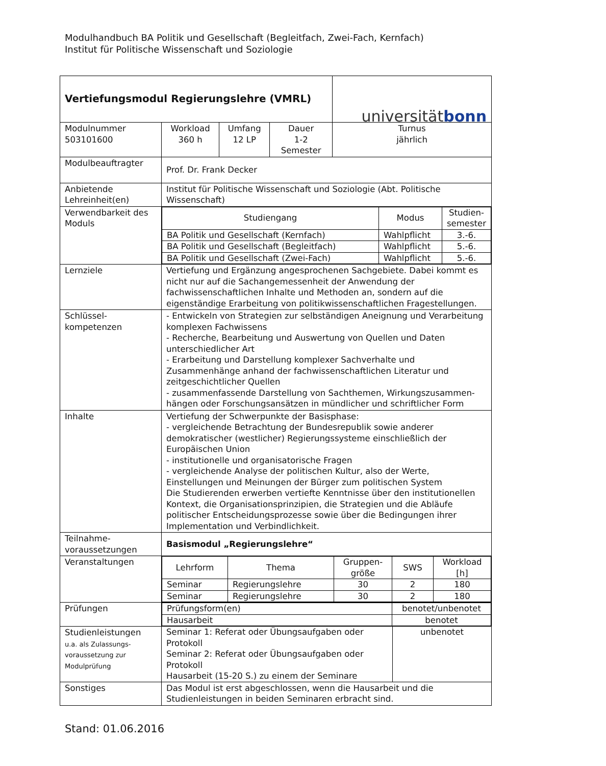Modulhandbuch BA Politik und Gesellschaft (Begleitfach, Zwei-Fach, Kernfach)
Institut für Politische Wissenschaft und Soziologie
| Vertiefungsmodul Regierungslehre (VMRL) | | | | universität bonn |
| Modulnummer 503101600 | Workload 360 h | Umfang 12 LP | Dauer 1-2 Semester | Turnus jährlich |
| Modulbeauftragter | Prof. Dr. Frank Decker | | | |
| Anbietende Lehreinheit(en) | Institut für Politische Wissenschaft und Soziologie (Abt. Politische Wissenschaft) | | | |
| Verwendbarkeit des Moduls | / Studiengang / Modus / Studien- semester / / BA Politik und Gesellschaft (Kernfach) / Wahlpflicht / 3.-6. / / BA Politik und Gesellschaft (Begleitfach) / Wahlpflicht / 5.-6. / / BA Politik und Gesellschaft (Zwei-Fach) / Wahlpflicht / 5.-6. / | | | |
| Lernziele | Vertiefung und Ergänzung angesprochenen Sachgebiete. Dabei kommt es nicht nur auf die Sachangemessenheit der Anwendung der fachwissenschaftlichen Inhalte und Methoden an, sondern auf die eigenständige Erarbeitung von politikwissenschaftlichen Fragestellungen. | | | |
| Schlüssel- kompetenzen | - Entwickeln von Strategien zur selbständigen Aneignung und Verarbeitung komplexen Fachwissens - Recherche, Bearbeitung und Auswertung von Quellen und Daten unterschiedlicher Art - Erarbeitung und Darstellung komplexer Sachverhalte und Zusammenhänge anhand der fachwissenschaftlichen Literatur und zeitgeschichtlicher Quellen - zusammenfassende Darstellung von Sachthemen, Wirkungszusammen-hängen oder Forschungsansätzen in mündlicher und schriftlicher Form | | | |
| Inhalte | Vertiefung der Schwerpunkte der Basisphase: - vergleichende Betrachtung der Bundesrepublik sowie anderer demokratischer (westlicher) Regierungssysteme einschließlich der Europäischen Union - institutionelle und organisatorische Fragen - vergleichende Analyse der politischen Kultur, also der Werte, Einstellungen und Meinungen der Bürger zum politischen System Die Studierenden erwerben vertiefte Kenntnisse über den institutionellen Kontext, die Organisationsprinzipien, die Strategien und die Abläufe politischer Entscheidungsprozesse sowie über die Bedingungen ihrer Implementation und Verbindlichkeit. | | | |
| Teilnahme- voraussetzungen | Basismodul „Regierungslehre“ | | | |
| Veranstaltungen | / Lehrform / Thema / Gruppen- größe / SWS / Workload [h] / / Seminar / Regierungslehre / 30 / 2 / 180 / / Seminar / Regierungslehre / 30 / 2 / 180 / | | | |
| Prüfungen | / Prüfungsform(en) / benotet/unbenotet / / Hausarbeit / benotet / | | | |
| Studienleistungen u.a. als Zulassungs- voraussetzung zur Modulprüfung | / Seminar 1: Referat oder Übungsaufgaben oder Protokoll Seminar 2: Referat oder Übungsaufgaben oder Protokoll Hausarbeit (15-20 S.) zu einem der Seminare / unbenotet / | | | |
| Sonstiges | Das Modul ist erst abgeschlossen, wenn die Hausarbeit und die Studienleistungen in beiden Seminaren erbracht sind. | | | |
Stand: 01.06.2016